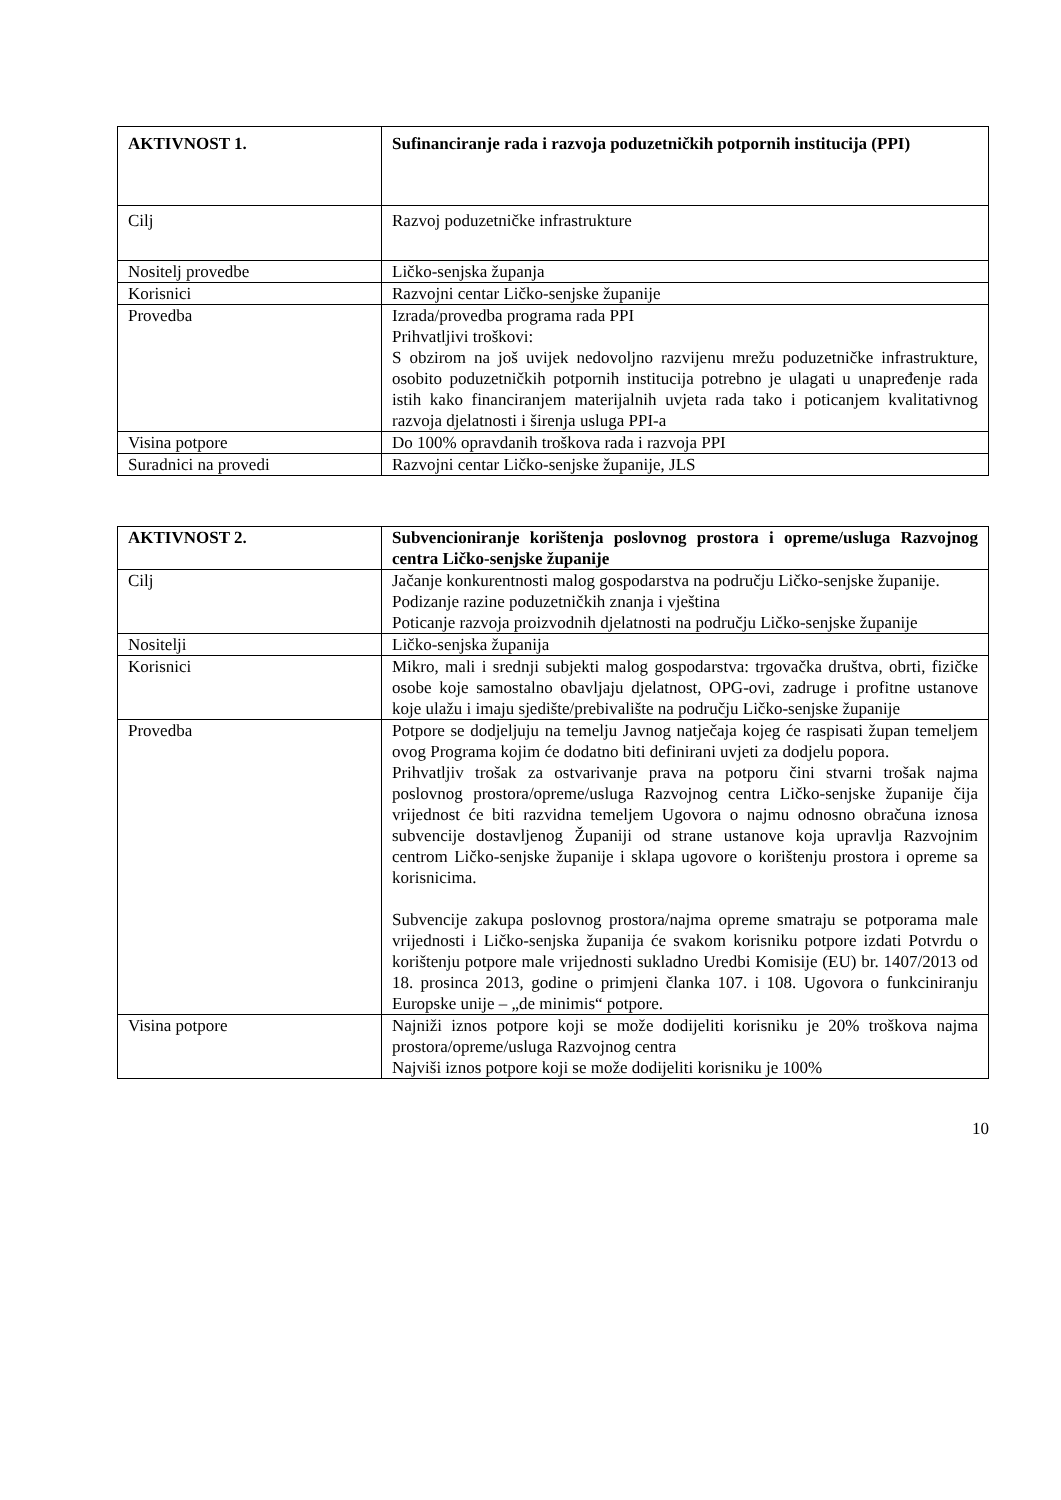| AKTIVNOST 1. | Sufinanciranje rada i razvoja poduzetničkih potpornih institucija (PPI) |
| --- | --- |
| Cilj | Razvoj poduzetničke infrastrukture |
| Nositelj provedbe | Ličko-senjska županja |
| Korisnici | Razvojni centar Ličko-senjske županije |
| Provedba | Izrada/provedba programa rada PPI Prihvatljivi troškovi: S obzirom na još uvijek nedovoljno razvijenu mrežu poduzetničke infrastrukture, osobito poduzetničkih potpornih institucija potrebno je ulagati u unapređenje rada istih kako financiranjem materijalnih uvjeta rada tako i poticanjem kvalitativnog razvoja djelatnosti i širenja usluga PPI-a |
| Visina potpore | Do 100% opravdanih troškova rada i razvoja PPI |
| Suradnici na provedi | Razvojni centar Ličko-senjske županije, JLS |
| AKTIVNOST 2. | Subvencioniranje korištenja poslovnog prostora i opreme/usluga Razvojnog centra Ličko-senjske županije |
| --- | --- |
| Cilj | Jačanje konkurentnosti malog gospodarstva na području Ličko-senjske županije. Podizanje razine poduzetničkih znanja i vještina Poticanje razvoja proizvodnih djelatnosti na području Ličko-senjske županije |
| Nositelji | Ličko-senjska županija |
| Korisnici | Mikro, mali i srednji subjekti malog gospodarstva: trgovačka društva, obrti, fizičke osobe koje samostalno obavljaju djelatnost, OPG-ovi, zadruge i profitne ustanove koje ulažu i imaju sjedište/prebivalište na području Ličko-senjske županije |
| Provedba | Potpore se dodjeljuju na temelju Javnog natječaja kojeg će raspisati župan temeljem ovog Programa kojim će dodatno biti definirani uvjeti za dodjelu popora. Prihvatljiv trošak za ostvarivanje prava na potporu čini stvarni trošak najma poslovnog prostora/opreme/usluga Razvojnog centra Ličko-senjske županije čija vrijednost će biti razvidna temeljem Ugovora o najmu odnosno obračuna iznosa subvencije dostavljenog Županiji od strane ustanove koja upravlja Razvojnim centrom Ličko-senjske županije i sklapa ugovore o korištenju prostora i opreme sa korisnicima. Subvencije zakupa poslovnog prostora/najma opreme smatraju se potporama male vrijednosti i Ličko-senjska županija će svakom korisniku potpore izdati Potvrdu o korištenju potpore male vrijednosti sukladno Uredbi Komisije (EU) br. 1407/2013 od 18. prosinca 2013, godine o primjeni članka 107. i 108. Ugovora o funkciniranju Europske unije – „de minimis“ potpore. |
| Visina potpore | Najniži iznos potpore koji se može dodijeliti korisniku je 20% troškova najma prostora/opreme/usluga Razvojnog centra Najviši iznos potpore koji se može dodijeliti korisniku je 100% |
10